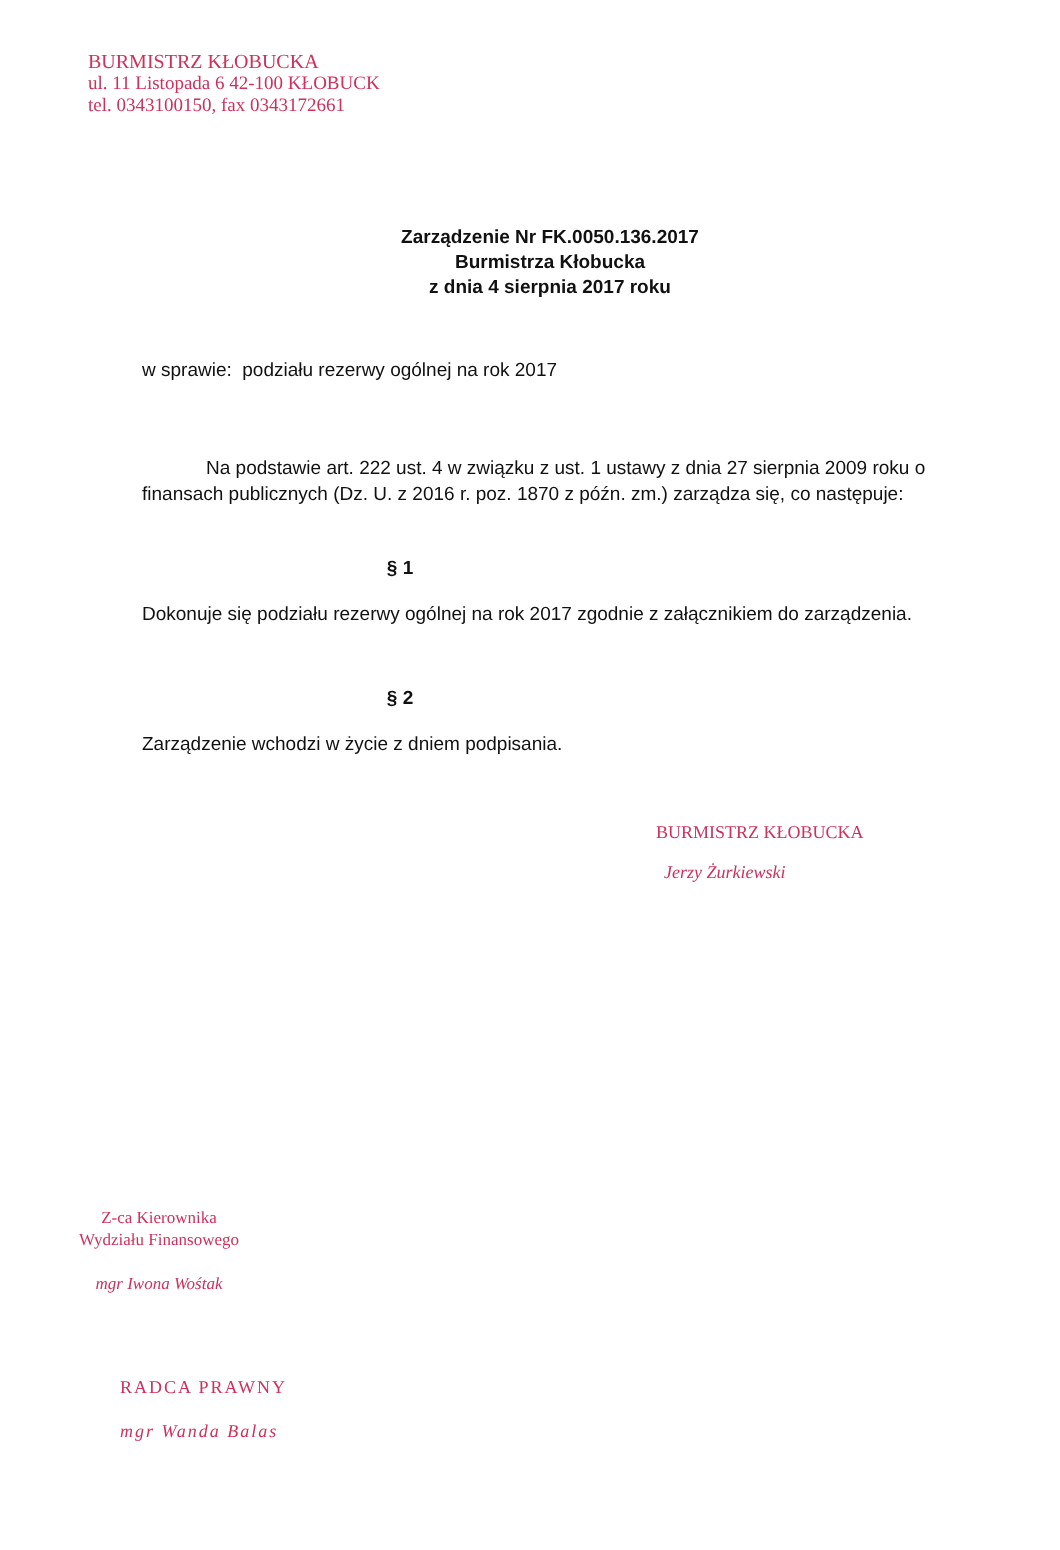BURMISTRZ KŁOBUCKA
ul. 11 Listopada 6 42-100 KŁOBUCK
tel. 0343100150, fax 0343172661
Zarządzenie Nr FK.0050.136.2017
Burmistrza Kłobucka
z dnia 4 sierpnia 2017 roku
w sprawie: podziału rezerwy ogólnej na rok 2017
Na podstawie art. 222 ust. 4 w związku z ust. 1 ustawy z dnia 27 sierpnia 2009 roku o finansach publicznych (Dz. U. z 2016 r. poz. 1870 z późn. zm.) zarządza się, co następuje:
§ 1
Dokonuje się podziału rezerwy ogólnej na rok 2017 zgodnie z załącznikiem do zarządzenia.
§ 2
Zarządzenie wchodzi w życie z dniem podpisania.
BURMISTRZ KŁOBUCKA
Jerzy Żurkiewski
Z-ca Kierownika
Wydziału Finansowego
mgr Iwona Wośtak
RADCA PRAWNY
mgr Wanda Balas